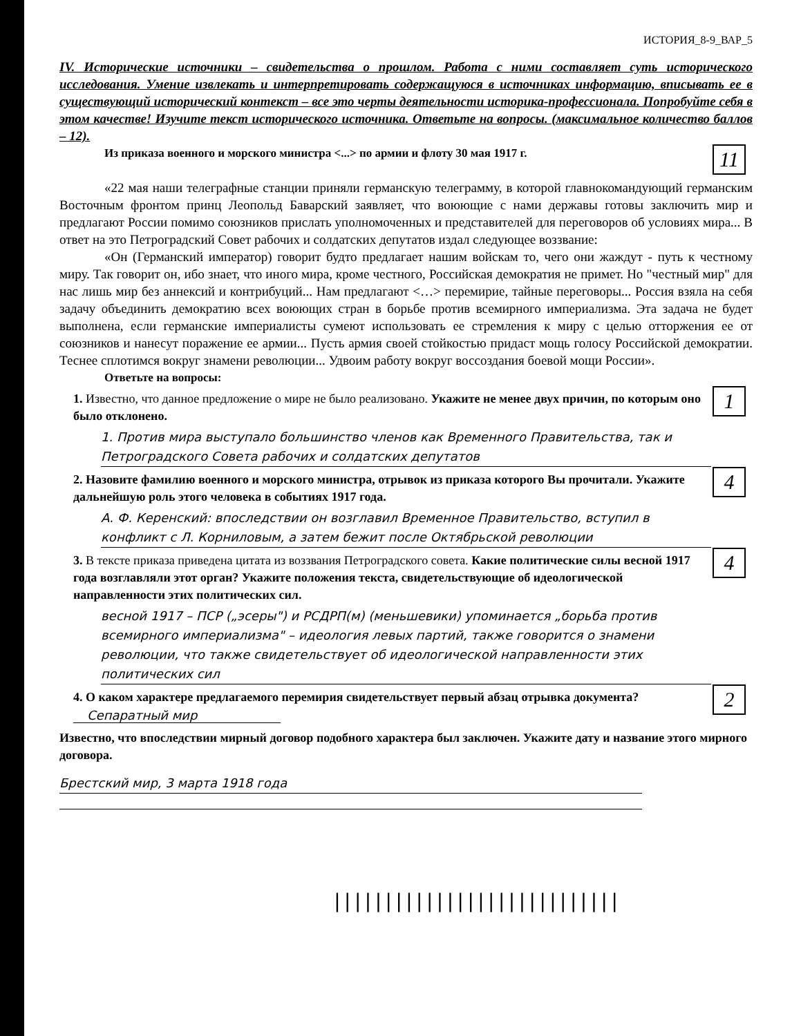ИСТОРИЯ_8-9_ВАР_5
IV. Исторические источники – свидетельства о прошлом. Работа с ними составляет суть исторического исследования. Умение извлекать и интерпретировать содержащуюся в источниках информацию, вписывать ее в существующий исторический контекст – все это черты деятельности историка-профессионала. Попробуйте себя в этом качестве! Изучите текст исторического источника. Ответьте на вопросы. (максимальное количество баллов – 12).
11
Из приказа военного и морского министра <...> по армии и флоту 30 мая 1917 г.
«22 мая наши телеграфные станции приняли германскую телеграмму, в которой главнокомандующий германским Восточным фронтом принц Леопольд Баварский заявляет, что воюющие с нами державы готовы заключить мир и предлагают России помимо союзников прислать уполномоченных и представителей для переговоров об условиях мира... В ответ на это Петроградский Совет рабочих и солдатских депутатов издал следующее воззвание:
«Он (Германский император) говорит будто предлагает нашим войскам то, чего они жаждут - путь к честному миру. Так говорит он, ибо знает, что иного мира, кроме честного, Российская демократия не примет. Но "честный мир" для нас лишь мир без аннексий и контрибуций... Нам предлагают <…> перемирие, тайные переговоры... Россия взяла на себя задачу объединить демократию всех воюющих стран в борьбе против всемирного империализма. Эта задача не будет выполнена, если германские империалисты сумеют использовать ее стремления к миру с целью отторжения ее от союзников и нанесут поражение ее армии... Пусть армия своей стойкостью придаст мощь голосу Российской демократии. Теснее сплотимся вокруг знамени революции... Удвоим работу вокруг воссоздания боевой мощи России».
Ответьте на вопросы:
1
1. Известно, что данное предложение о мире не было реализовано. Укажите не менее двух причин, по которым оно было отклонено.
1. Против мира выступало большинство членов как Временного Правительства, так и Петроградского Совета рабочих и солдатских депутатов
4
2. Назовите фамилию военного и морского министра, отрывок из приказа которого Вы прочитали. Укажите дальнейшую роль этого человека в событиях 1917 года.
А. Ф. Керенский: впоследствии он возглавил Временное Правительство, вступил в конфликт с Л. Корниловым, а затем бежит после Октябрьской революции
4
3. В тексте приказа приведена цитата из воззвания Петроградского совета. Какие политические силы весной 1917 года возглавляли этот орган? Укажите положения текста, свидетельствующие об идеологической направленности этих политических сил.
весной 1917 – ПСР („эсеры") и РСДРП(м) (меньшевики) упоминается „борьба против всемирного империализма" – идеология левых партий, также говорится о знамени революции, что также свидетельствует об идеологической направленности этих политических сил
2
4. О каком характере предлагаемого перемирия свидетельствует первый абзац отрывка документа? Сепаратный мир
Известно, что впоследствии мирный договор подобного характера был заключен. Укажите дату и название этого мирного договора.
Брестский мир, 3 марта 1918 года
||||||||||||||||||||||||||||